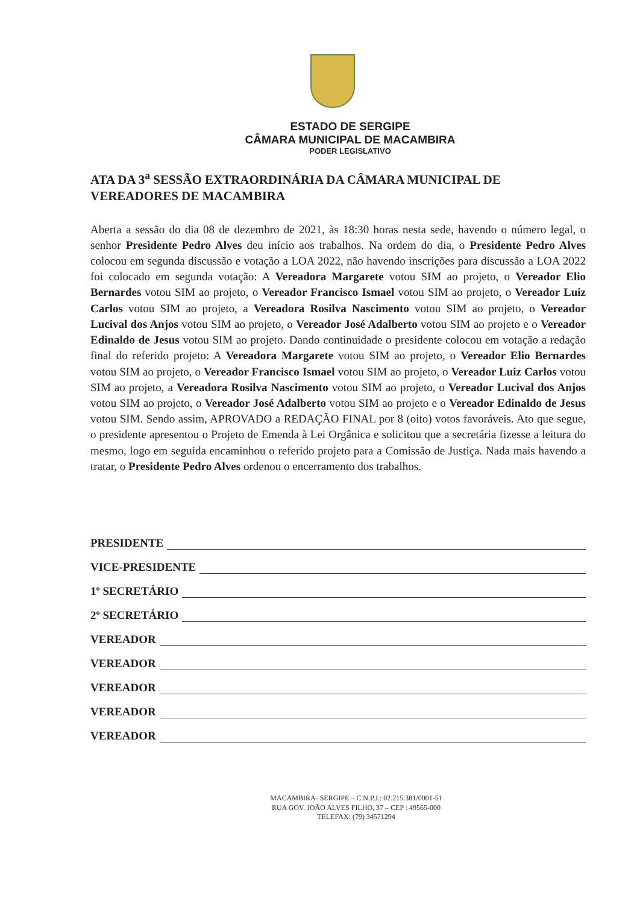ESTADO DE SERGIPE
CÂMARA MUNICIPAL DE MACAMBIRA
PODER LEGISLATIVO
ATA DA 3<sup>a</sup> SESSÃO EXTRAORDINÁRIA DA CÂMARA MUNICIPAL DE VEREADORES DE MACAMBIRA
Aberta a sessão do dia 08 de dezembro de 2021, às 18:30 horas nesta sede, havendo o número legal, o senhor Presidente Pedro Alves deu início aos trabalhos. Na ordem do dia, o Presidente Pedro Alves colocou em segunda discussão e votação a LOA 2022, não havendo inscrições para discussão a LOA 2022 foi colocado em segunda votação: A Vereadora Margarete votou SIM ao projeto, o Vereador Elio Bernardes votou SIM ao projeto, o Vereador Francisco Ismael votou SIM ao projeto, o Vereador Luiz Carlos votou SIM ao projeto, a Vereadora Rosilva Nascimento votou SIM ao projeto, o Vereador Lucival dos Anjos votou SIM ao projeto, o Vereador José Adalberto votou SIM ao projeto e o Vereador Edinaldo de Jesus votou SIM ao projeto. Dando continuidade o presidente colocou em votação a redação final do referido projeto: A Vereadora Margarete votou SIM ao projeto, o Vereador Elio Bernardes votou SIM ao projeto, o Vereador Francisco Ismael votou SIM ao projeto, o Vereador Luiz Carlos votou SIM ao projeto, a Vereadora Rosilva Nascimento votou SIM ao projeto, o Vereador Lucival dos Anjos votou SIM ao projeto, o Vereador José Adalberto votou SIM ao projeto e o Vereador Edinaldo de Jesus votou SIM. Sendo assim, APROVADO a REDAÇÃO FINAL por 8 (oito) votos favoráveis. Ato que segue, o presidente apresentou o Projeto de Emenda à Lei Orgânica e solicitou que a secretária fizesse a leitura do mesmo, logo em seguida encaminhou o referido projeto para a Comissão de Justiça. Nada mais havendo a tratar, o Presidente Pedro Alves ordenou o encerramento dos trabalhos.
PRESIDENTE
VICE-PRESIDENTE
1º SECRETÁRIO
2º SECRETÁRIO
VEREADOR
VEREADOR
VEREADOR
VEREADOR
VEREADOR
MACAMBIRA- SERGIPE – C.N.P.J.: 02.215.381/0001-51
RUA GOV. JOÃO ALVES FILHO, 37 – CEP : 49565-000
TELEFAX: (79) 34571294